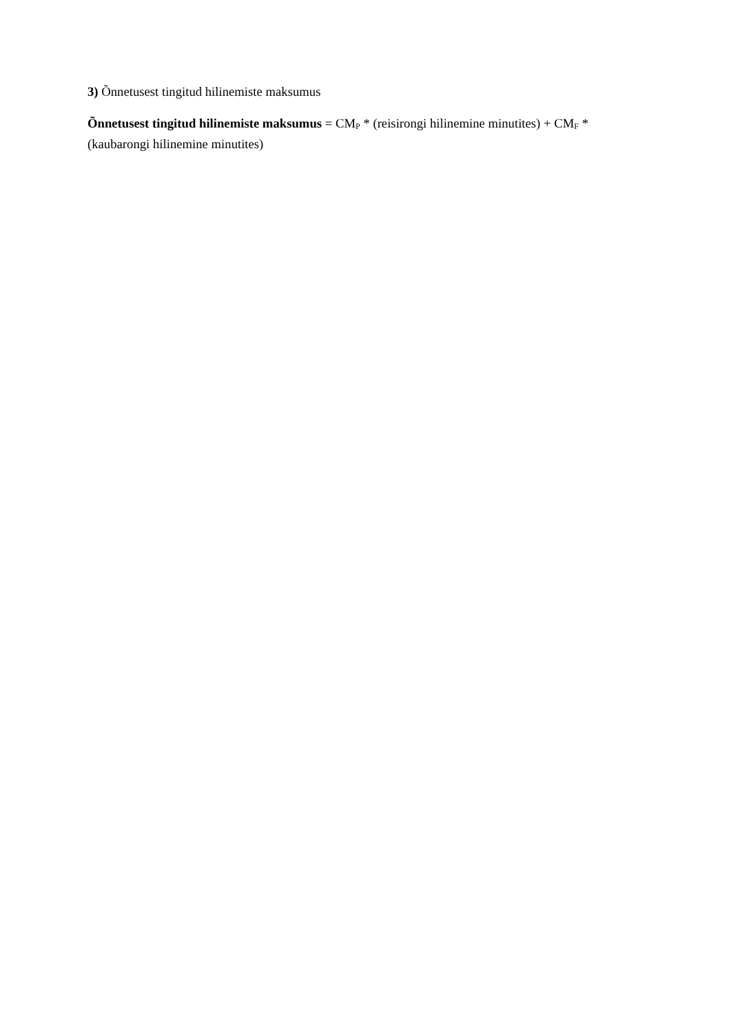3) Õnnetusest tingitud hilinemiste maksumus
Õnnetusest tingitud hilinemiste maksumus = CM<sub>P</sub> * (reisirongi hilinemine minutites) + CM<sub>F</sub> * (kaubarongi hilinemine minutites)